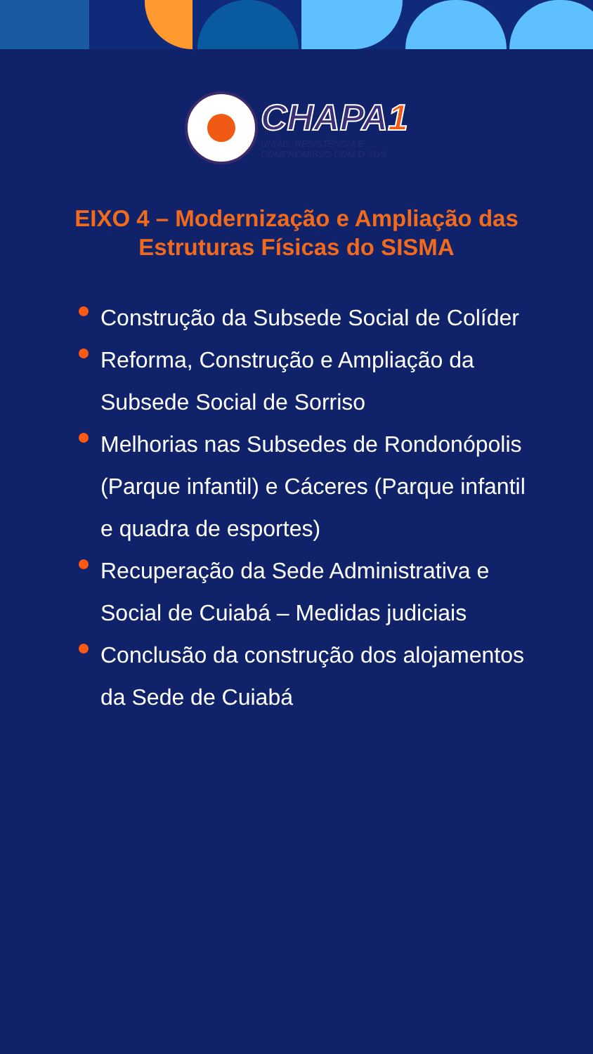CHAPA1
UNIÃO, RESISTÊNCIA E
COMPROMISSO COM O SUS
EIXO 4 – Modernização e Ampliação das Estruturas Físicas do SISMA
Construção da Subsede Social de Colíder
Reforma, Construção e Ampliação da Subsede Social de Sorriso
Melhorias nas Subsedes de Rondonópolis (Parque infantil) e Cáceres (Parque infantil e quadra de esportes)
Recuperação da Sede Administrativa e Social de Cuiabá – Medidas judiciais
Conclusão da construção dos alojamentos da Sede de Cuiabá